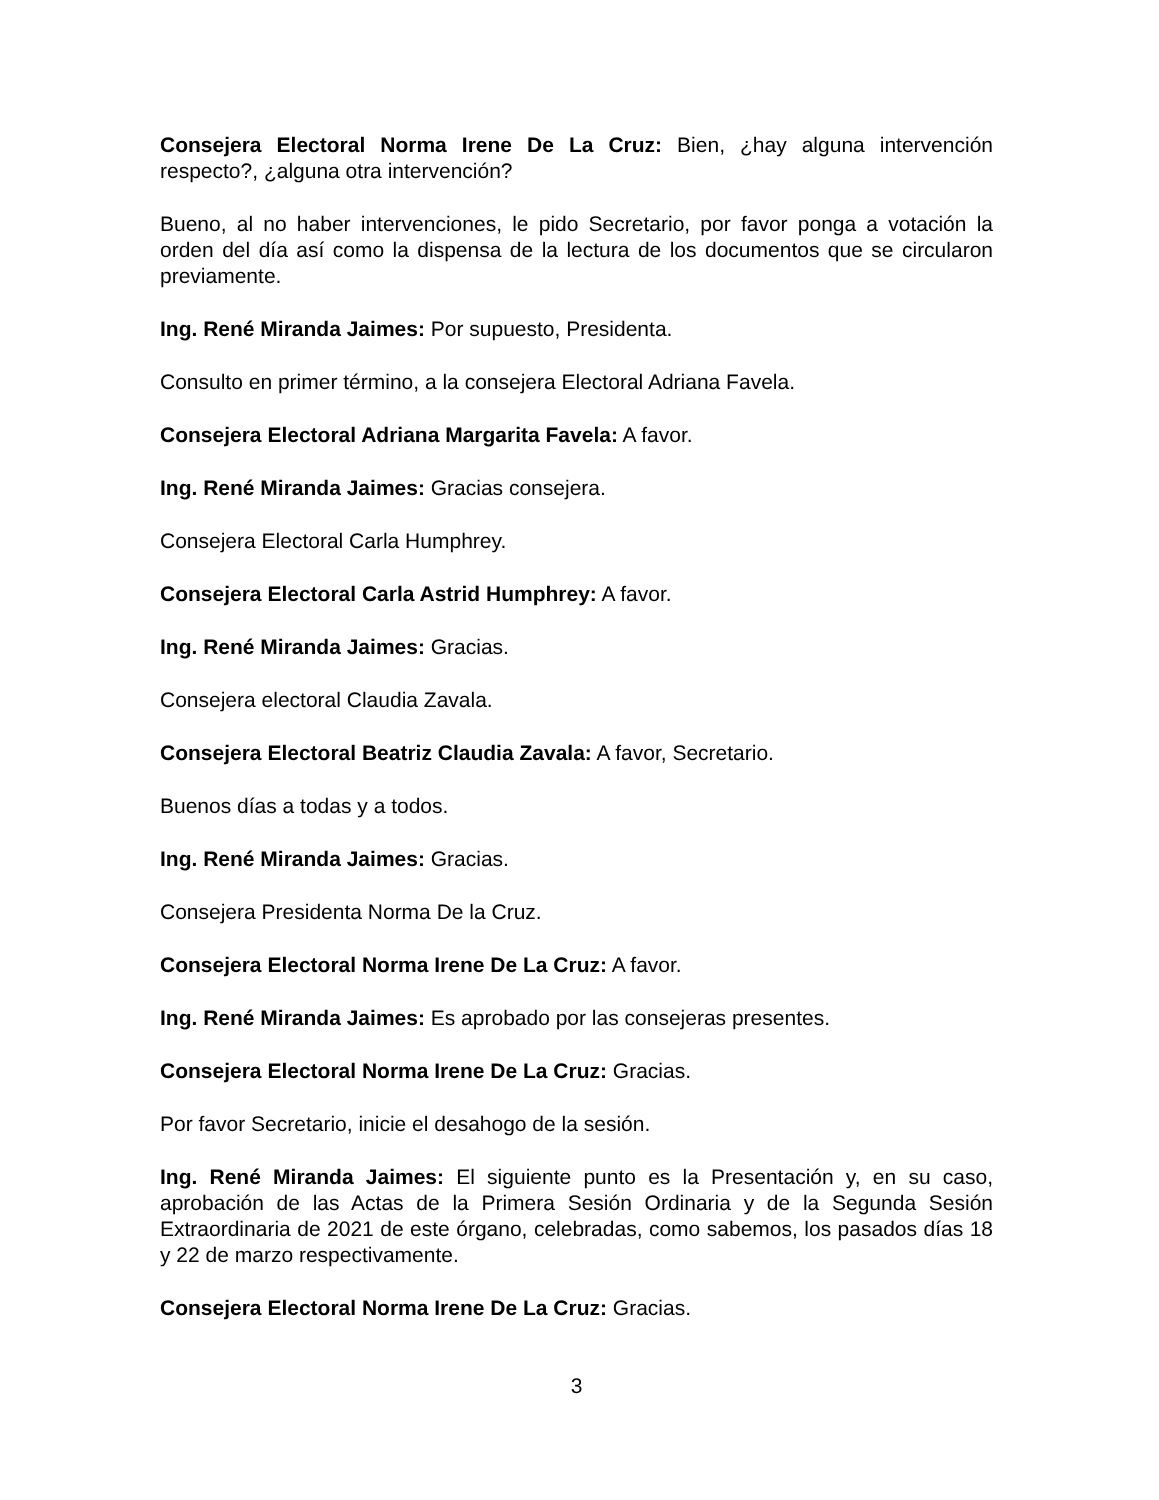Consejera Electoral Norma Irene De La Cruz: Bien, ¿hay alguna intervención respecto?, ¿alguna otra intervención?
Bueno, al no haber intervenciones, le pido Secretario, por favor ponga a votación la orden del día así como la dispensa de la lectura de los documentos que se circularon previamente.
Ing. René Miranda Jaimes: Por supuesto, Presidenta.
Consulto en primer término, a la consejera Electoral Adriana Favela.
Consejera Electoral Adriana Margarita Favela: A favor.
Ing. René Miranda Jaimes: Gracias consejera.
Consejera Electoral Carla Humphrey.
Consejera Electoral Carla Astrid Humphrey: A favor.
Ing. René Miranda Jaimes: Gracias.
Consejera electoral Claudia Zavala.
Consejera Electoral Beatriz Claudia Zavala: A favor, Secretario.
Buenos días a todas y a todos.
Ing. René Miranda Jaimes: Gracias.
Consejera Presidenta Norma De la Cruz.
Consejera Electoral Norma Irene De La Cruz: A favor.
Ing. René Miranda Jaimes: Es aprobado por las consejeras presentes.
Consejera Electoral Norma Irene De La Cruz: Gracias.
Por favor Secretario, inicie el desahogo de la sesión.
Ing. René Miranda Jaimes: El siguiente punto es la Presentación y, en su caso, aprobación de las Actas de la Primera Sesión Ordinaria y de la Segunda Sesión Extraordinaria de 2021 de este órgano, celebradas, como sabemos, los pasados días 18 y 22 de marzo respectivamente.
Consejera Electoral Norma Irene De La Cruz: Gracias.
3